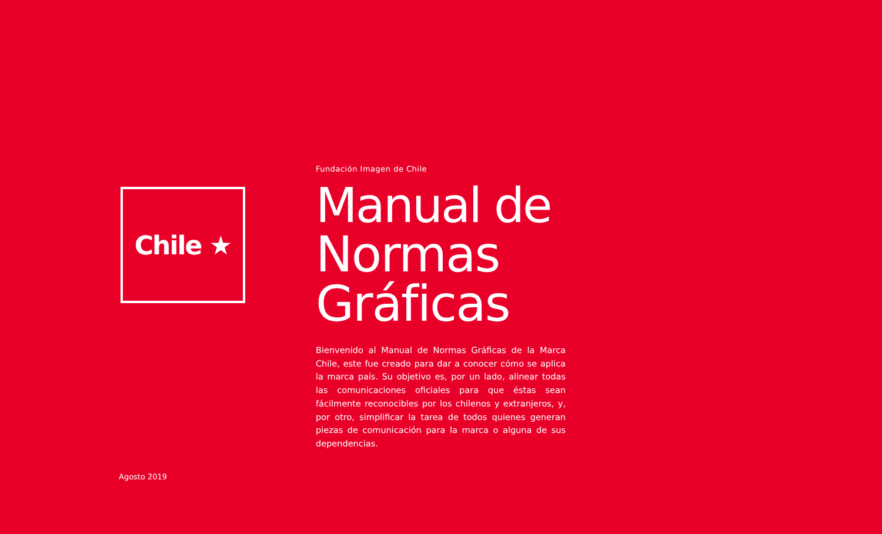Chile ★
Fundación Imagen de Chile
Manual de
Normas Gráficas
Bienvenido al Manual de Normas Gráficas de la Marca Chile, este fue creado para dar a conocer cómo se aplica la marca país. Su objetivo es, por un lado, alinear todas las comunicaciones oficiales para que éstas sean fácilmente reconocibles por los chilenos y extranjeros, y, por otro, simplificar la tarea de todos quienes generan piezas de comunicación para la marca o alguna de sus dependencias.
Agosto 2019